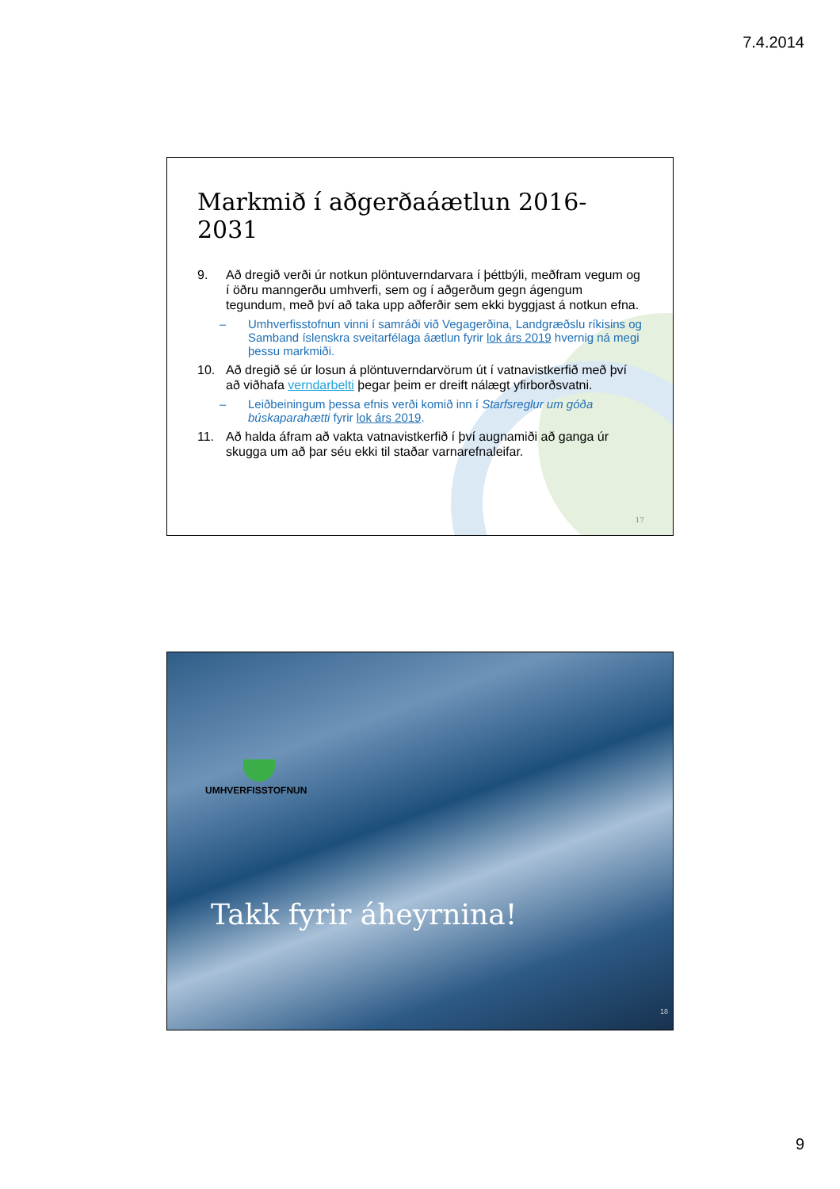7.4.2014
Markmið í aðgerðaáætlun 2016-2031
9. Að dregið verði úr notkun plöntuverndarvara í þéttbýli, meðfram vegum og í öðru manngerðu umhverfi, sem og í aðgerðum gegn ágengum tegundum, með því að taka upp aðferðir sem ekki byggjast á notkun efna.
– Umhverfisstofnun vinni í samráði við Vegagerðina, Landgræðslu ríkisins og Samband íslenskra sveitarfélaga áætlun fyrir lok árs 2019 hvernig ná megi þessu markmiði.
10. Að dregið sé úr losun á plöntuverndarvörum út í vatnavistkerfið með því að viðhafa verndarbelti þegar þeim er dreift nálægt yfirborðsvatni.
– Leiðbeiningum þessa efnis verði komið inn í Starfsreglur um góða búskaparahætti fyrir lok árs 2019.
11. Að halda áfram að vakta vatnavistkerfið í því augnamiði að ganga úr skugga um að þar séu ekki til staðar varnarefnaleifar.
17
UMHVERFISSTOFNUN
Takk fyrir áheyrnina!
18
9